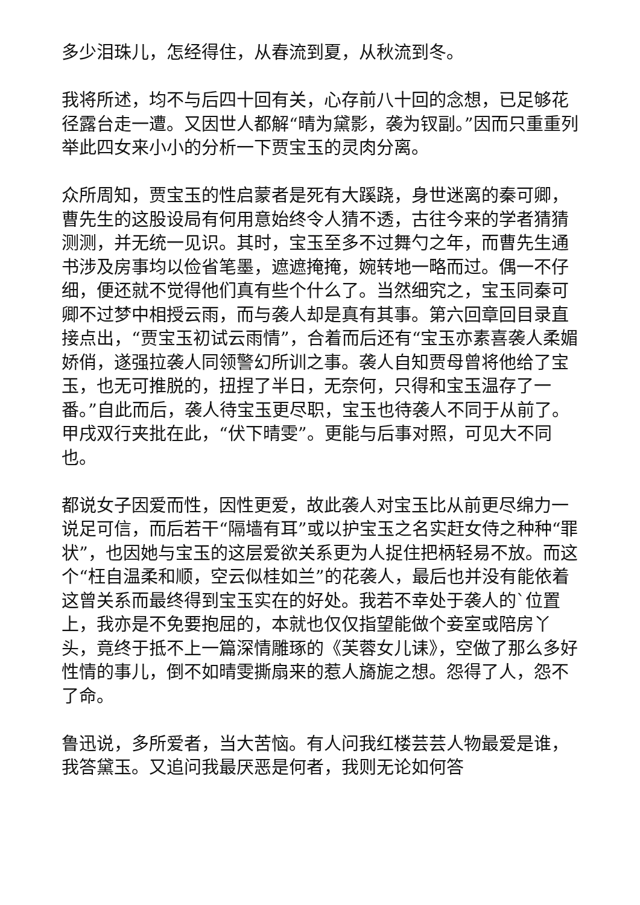多少泪珠儿，怎经得住，从春流到夏，从秋流到冬。
我将所述，均不与后四十回有关，心存前八十回的念想，已足够花径露台走一遭。又因世人都解“晴为黛影，袭为钗副。”因而只重重列举此四女来小小的分析一下贾宝玉的灵肉分离。
众所周知，贾宝玉的性启蒙者是死有大蹊跷，身世迷离的秦可卿，曹先生的这股设局有何用意始终令人猜不透，古往今来的学者猜猜测测，并无统一见识。其时，宝玉至多不过舞勺之年，而曹先生通书涉及房事均以俭省笔墨，遮遮掩掩，婉转地一略而过。偶一不仔细，便还就不觉得他们真有些个什么了。当然细究之，宝玉同秦可卿不过梦中相授云雨，而与袭人却是真有其事。第六回章回目录直接点出，“贾宝玉初试云雨情”，合着而后还有“宝玉亦素喜袭人柔媚娇俏，遂强拉袭人同领警幻所训之事。袭人自知贾母曾将他给了宝玉，也无可推脱的，扭捏了半日，无奈何，只得和宝玉温存了一番。”自此而后，袭人待宝玉更尽职，宝玉也待袭人不同于从前了。甲戌双行夹批在此，“伏下晴雯”。更能与后事对照，可见大不同也。
都说女子因爱而性，因性更爱，故此袭人对宝玉比从前更尽绵力一说足可信，而后若干“隔墙有耳”或以护宝玉之名实赶女侍之种种“罪状”，也因她与宝玉的这层爱欲关系更为人捉住把柄轻易不放。而这个“枉自温柔和顺，空云似桂如兰”的花袭人，最后也并没有能依着这曾关系而最终得到宝玉实在的好处。我若不幸处于袭人的`位置上，我亦是不免要抱屈的，本就也仅仅指望能做个妾室或陪房丫头，竟终于抵不上一篇深情雕琢的《芙蓉女儿诔》，空做了那么多好性情的事儿，倒不如晴雯撕扇来的惹人旖旎之想。怨得了人，怨不了命。
鲁迅说，多所爱者，当大苦恼。有人问我红楼芸芸人物最爱是谁，我答黛玉。又追问我最厌恶是何者，我则无论如何答